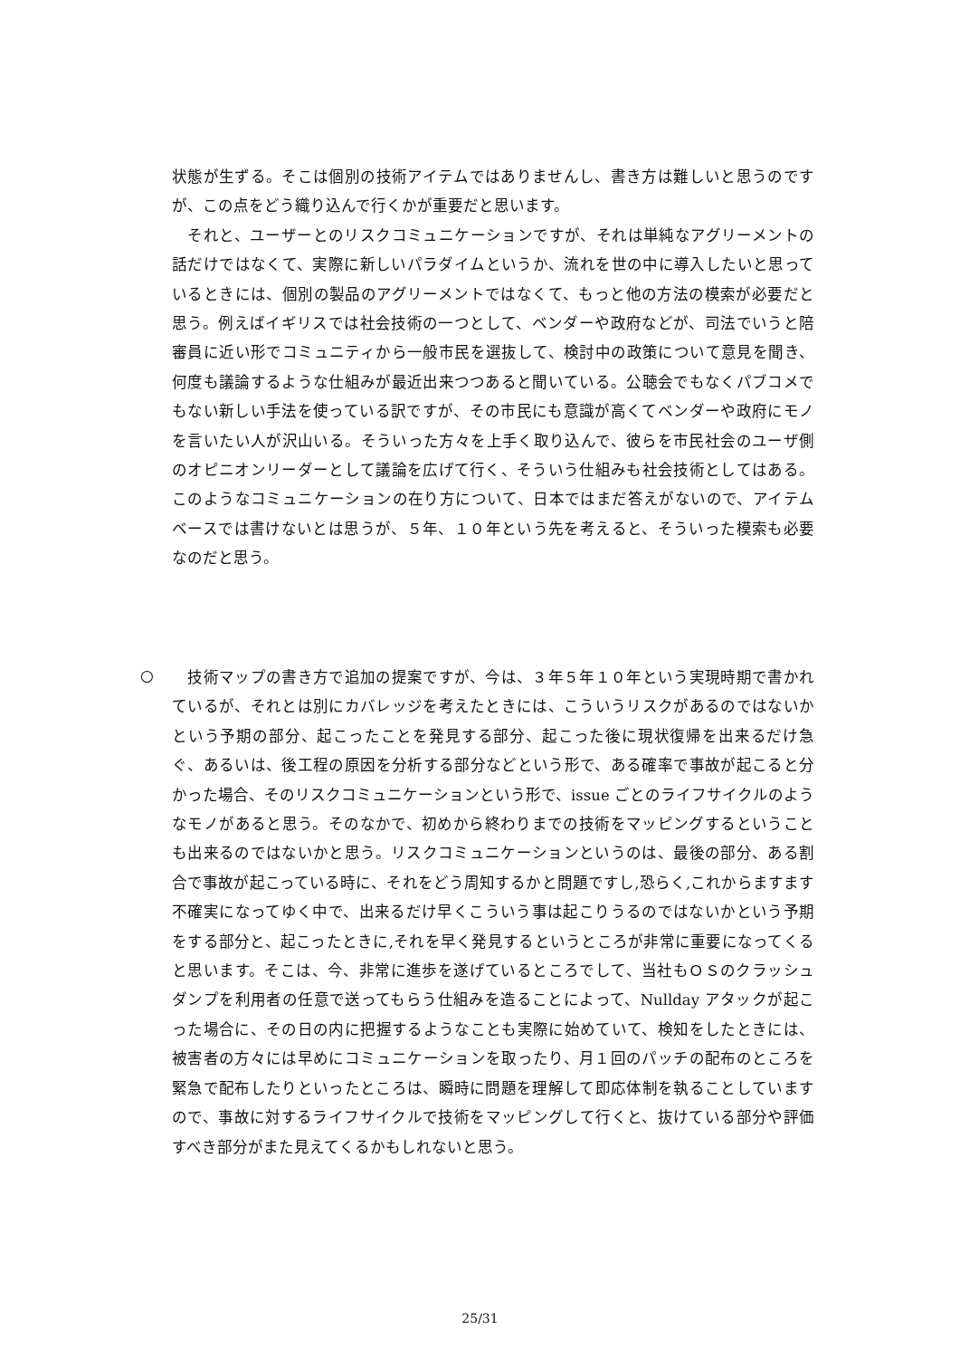状態が生ずる。そこは個別の技術アイテムではありませんし、書き方は難しいと思うのですが、この点をどう織り込んで行くかが重要だと思います。
　それと、ユーザーとのリスクコミュニケーションですが、それは単純なアグリーメントの話だけではなくて、実際に新しいパラダイムというか、流れを世の中に導入したいと思っているときには、個別の製品のアグリーメントではなくて、もっと他の方法の模索が必要だと思う。例えばイギリスでは社会技術の一つとして、ベンダーや政府などが、司法でいうと陪審員に近い形でコミュニティから一般市民を選抜して、検討中の政策について意見を聞き、何度も議論するような仕組みが最近出来つつあると聞いている。公聴会でもなくパブコメでもない新しい手法を使っている訳ですが、その市民にも意識が高くてベンダーや政府にモノを言いたい人が沢山いる。そういった方々を上手く取り込んで、彼らを市民社会のユーザ側のオピニオンリーダーとして議論を広げて行く、そういう仕組みも社会技術としてはある。このようなコミュニケーションの在り方について、日本ではまだ答えがないので、アイテムベースでは書けないとは思うが、５年、１０年という先を考えると、そういった模索も必要なのだと思う。
○
　技術マップの書き方で追加の提案ですが、今は、３年５年１０年という実現時期で書かれているが、それとは別にカバレッジを考えたときには、こういうリスクがあるのではないかという予期の部分、起こったことを発見する部分、起こった後に現状復帰を出来るだけ急ぐ、あるいは、後工程の原因を分析する部分などという形で、ある確率で事故が起こると分かった場合、そのリスクコミュニケーションという形で、issue ごとのライフサイクルのようなモノがあると思う。そのなかで、初めから終わりまでの技術をマッピングするということも出来るのではないかと思う。リスクコミュニケーションというのは、最後の部分、ある割合で事故が起こっている時に、それをどう周知するかと問題ですし,恐らく,これからますます不確実になってゆく中で、出来るだけ早くこういう事は起こりうるのではないかという予期をする部分と、起こったときに,それを早く発見するというところが非常に重要になってくると思います。そこは、今、非常に進歩を遂げているところでして、当社もＯＳのクラッシュダンプを利用者の任意で送ってもらう仕組みを造ることによって、Nullday アタックが起こった場合に、その日の内に把握するようなことも実際に始めていて、検知をしたときには、被害者の方々には早めにコミュニケーションを取ったり、月１回のパッチの配布のところを緊急で配布したりといったところは、瞬時に問題を理解して即応体制を執ることしていますので、事故に対するライフサイクルで技術をマッピングして行くと、抜けている部分や評価すべき部分がまた見えてくるかもしれないと思う。
25/31